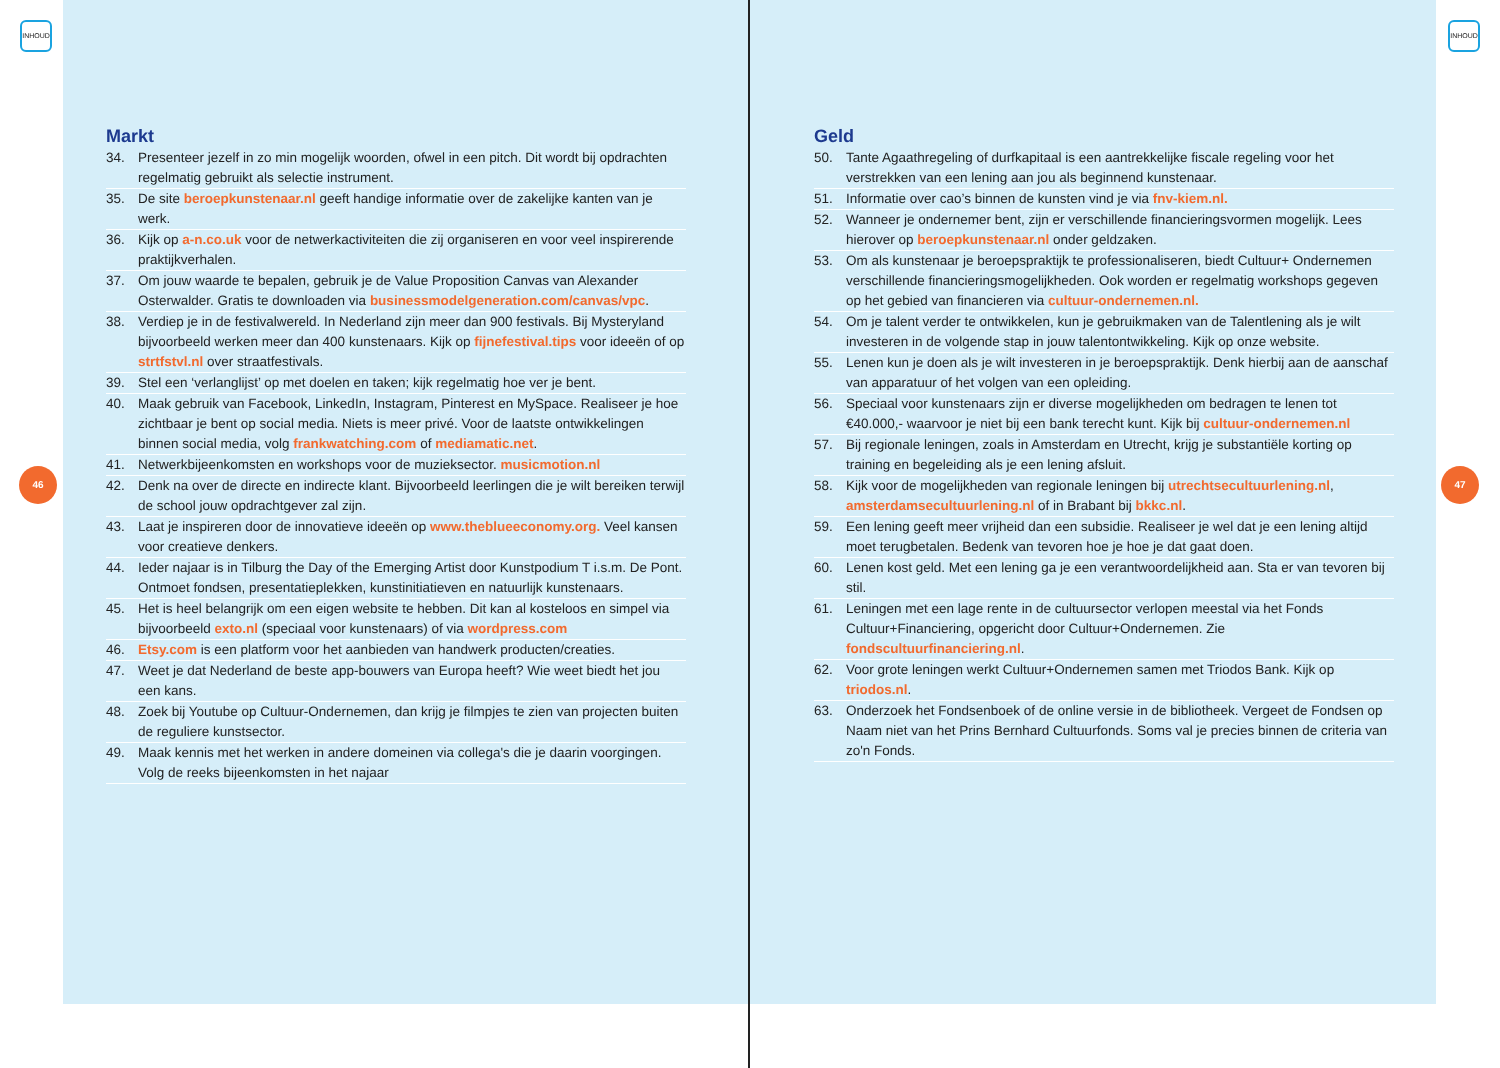INHOUD INHOUD
46 47
Markt
34. Presenteer jezelf in zo min mogelijk woorden, ofwel in een pitch. Dit wordt bij opdrachten regelmatig gebruikt als selectie instrument.
35. De site beroepkunstenaar.nl geeft handige informatie over de zakelijke kanten van je werk.
36. Kijk op a-n.co.uk voor de netwerkactiviteiten die zij organiseren en voor veel inspirerende praktijkverhalen.
37. Om jouw waarde te bepalen, gebruik je de Value Proposition Canvas van Alexander Osterwalder. Gratis te downloaden via businessmodelgeneration.com/canvas/vpc.
38. Verdiep je in de festivalwereld. In Nederland zijn meer dan 900 festivals. Bij Mysteryland bijvoorbeeld werken meer dan 400 kunstenaars. Kijk op fijnefestival.tips voor ideeën of op strtfstvl.nl over straatfestivals.
39. Stel een ‘verlanglijst’ op met doelen en taken; kijk regelmatig hoe ver je bent.
40. Maak gebruik van Facebook, LinkedIn, Instagram, Pinterest en MySpace. Realiseer je hoe zichtbaar je bent op social media. Niets is meer privé. Voor de laatste ont­wikkelingen binnen social media, volg frankwatching.com of mediamatic.net.
41. Netwerkbijeenkomsten en workshops voor de muzieksector. musicmotion.nl
42. Denk na over de directe en indirecte klant. Bijvoorbeeld leerlingen die je wilt bereiken terwijl de school jouw opdrachtgever zal zijn.
43. Laat je inspireren door de innovatieve ideeën op www.theblueeconomy.org. Veel kansen voor creatieve denkers.
44. Ieder najaar is in Tilburg the Day of the Emerging Artist door Kunstpodium T i.s.m. De Pont. Ontmoet fondsen, presentatieplekken, kunstinitiatieven en natuur­lijk kunstenaars.
45. Het is heel belangrijk om een eigen website te hebben. Dit kan al kosteloos en simpel via bijvoorbeeld exto.nl (speciaal voor kunstenaars) of via wordpress.com
46. Etsy.com is een platform voor het aanbieden van handwerk producten/creaties.
47. Weet je dat Nederland de beste app-bouwers van Europa heeft? Wie weet biedt het jou een kans.
48. Zoek bij Youtube op Cultuur-Ondernemen, dan krijg je filmpjes te zien van projecten buiten de reguliere kunstsector.
49. Maak kennis met het werken in andere domeinen via collega's die je daarin voorgingen. Volg de reeks bijeenkomsten in het najaar
Geld
50. Tante Agaathregeling of durfkapitaal is een aantrekkelijke fiscale regeling voor het verstrekken van een lening aan jou als beginnend kunstenaar.
51. Informatie over cao’s binnen de kunsten vind je via fnv-kiem.nl.
52. Wanneer je ondernemer bent, zijn er verschillende financieringsvormen mogelijk. Lees hierover op beroepkunstenaar.nl onder geldzaken.
53. Om als kunstenaar je beroepspraktijk te professionaliseren, biedt Cultuur+ Ondernemen verschillende financieringsmogelijkheden. Ook worden er regelmatig workshops gegeven op het gebied van financieren via cultuur-ondernemen.nl.
54. Om je talent verder te ontwikkelen, kun je gebruikmaken van de Talentlening als je wilt investeren in de volgende stap in jouw talentontwikkeling. Kijk op onze web­site.
55. Lenen kun je doen als je wilt investeren in je beroepspraktijk. Denk hierbij aan de aanschaf van apparatuur of het volgen van een opleiding.
56. Speciaal voor kunstenaars zijn er diverse mogelijkheden om bedragen te lenen tot €40.000,- waarvoor je niet bij een bank terecht kunt. Kijk bij cultuur-ondernemen.nl
57. Bij regionale leningen, zoals in Amsterdam en Utrecht, krijg je substantiële korting op training en begeleiding als je een lening afsluit.
58. Kijk voor de mogelijkheden van regionale leningen bij utrechtsecultuurlening.nl, amsterdamsecultuurlening.nl of in Brabant bij bkkc.nl.
59. Een lening geeft meer vrijheid dan een subsidie. Realiseer je wel dat je een lening altijd moet terugbetalen. Bedenk van tevoren hoe je hoe je dat gaat doen.
60. Lenen kost geld. Met een lening ga je een verantwoordelijkheid aan. Sta er van tevo­ren bij stil.
61. Leningen met een lage rente in de cultuursector verlopen meestal via het Fonds Cultuur+Financiering, opgericht door Cultuur+Ondernemen. Zie fondscultuurfinanciering.nl.
62. Voor grote leningen werkt Cultuur+Ondernemen samen met Triodos Bank. Kijk op triodos.nl.
63. Onderzoek het Fondsenboek of de online versie in de bibliotheek. Vergeet de Fondsen op Naam niet van het Prins Bernhard Cultuurfonds. Soms val je precies binnen de criteria van zo'n Fonds.